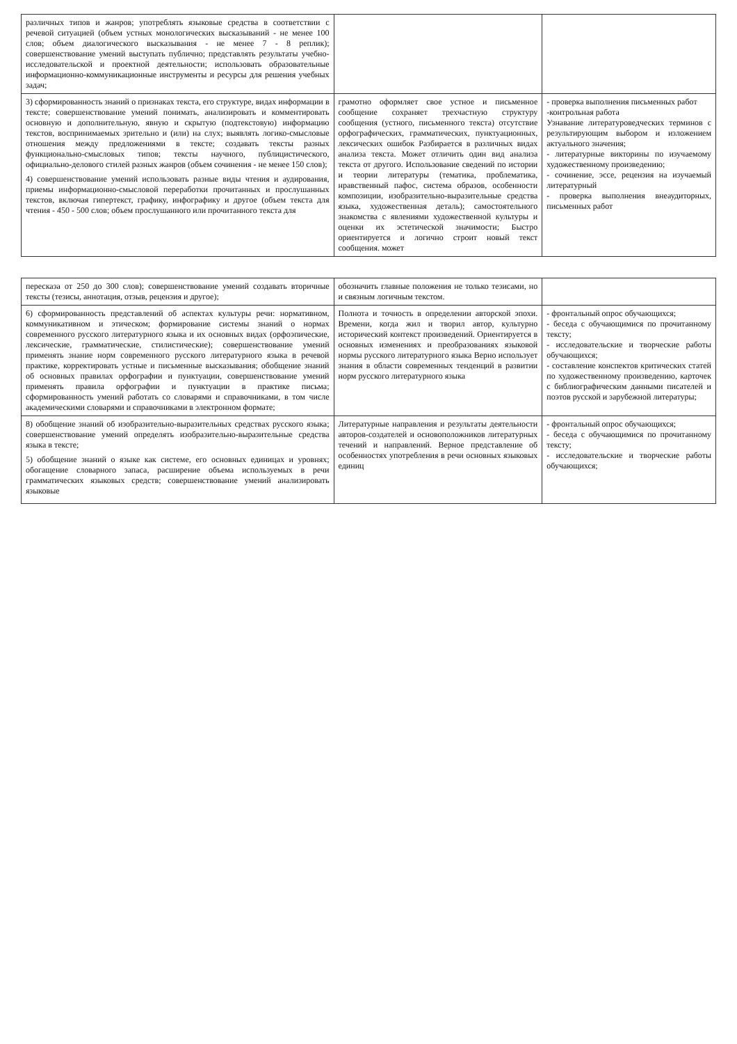| различных типов и жанров; употреблять языковые средства в соответствии с речевой ситуацией (объем устных монологических высказываний - не менее 100 слов; объем диалогического высказывания - не менее 7 - 8 реплик); совершенствование умений выступать публично; представлять результаты учебно-исследовательской и проектной деятельности; использовать образовательные информационно-коммуникационные инструменты и ресурсы для решения учебных задач; | | |
| 3) сформированность знаний о признаках текста, его структуре, видах информации в тексте; совершенствование умений понимать, анализировать и комментировать основную и дополнительную, явную и скрытую (подтекстовую) информацию текстов, воспринимаемых зрительно и (или) на слух; выявлять логико-смысловые отношения между предложениями в тексте; создавать тексты разных функционально-смысловых типов; тексты научного, публицистического, официально-делового стилей разных жанров (объем сочинения - не менее 150 слов); 4) совершенствование умений использовать разные виды чтения и аудирования, приемы информационно-смысловой переработки прочитанных и прослушанных текстов, включая гипертекст, графику, инфографику и другое (объем текста для чтения - 450 - 500 слов; объем прослушанного или прочитанного текста для | грамотно оформляет свое устное и письменное сообщение сохраняет трехчастную структуру сообщения (устного, письменного текста) отсутствие орфографических, грамматических, пунктуационных, лексических ошибок Разбирается в различных видах анализа текста. Может отличить один вид анализа текста от другого. Использование сведений по истории и теории литературы (тематика, проблематика, нравственный пафос, система образов, особенности композиции, изобразительно-выразительные средства языка, художественная деталь); самостоятельного знакомства с явлениями художественной культуры и оценки их эстетической значимости; Быстро ориентируется и логично строит новый текст сообщения. может | - проверка выполнения письменных работ -контрольная работа Узнавание литературоведческих терминов с результирующим выбором и изложением актуального значения; - литературные викторины по изучаемому художественному произведению; - сочинение, эссе, рецензия на изучаемый литературный - проверка выполнения внеаудиторных, письменных работ |
| пересказа от 250 до 300 слов); совершенствование умений создавать вторичные тексты (тезисы, аннотация, отзыв, рецензия и другое); | обозначить главные положения не только тезисами, но и связным логичным текстом. | |
| 6) сформированность представлений об аспектах культуры речи: нормативном, коммуникативном и этическом; формирование системы знаний о нормах современного русского литературного языка и их основных видах (орфоэпические, лексические, грамматические, стилистические); совершенствование умений применять знание норм современного русского литературного языка в речевой практике, корректировать устные и письменные высказывания; обобщение знаний об основных правилах орфографии и пунктуации, совершенствование умений применять правила орфографии и пунктуации в практике письма; сформированность умений работать со словарями и справочниками, в том числе академическими словарями и справочниками в электронном формате; | Полнота и точность в определении авторской эпохи. Времени, когда жил и творил автор, культурно исторический контекст произведений. Ориентируется в основных изменениях и преобразованиях языковой нормы русского литературного языка Верно использует знания в области современных тенденций в развитии норм русского литературного языка | - фронтальный опрос обучающихся; - беседа с обучающимися по прочитанному тексту; - исследовательские и творческие работы обучающихся; - составление конспектов критических статей по художественному произведению, карточек с библиографическим данными писателей и поэтов русской и зарубежной литературы; |
| 8) обобщение знаний об изобразительно-выразительных средствах русского языка; совершенствование умений определять изобразительно-выразительные средства языка в тексте; 5) обобщение знаний о языке как системе, его основных единицах и уровнях; обогащение словарного запаса, расширение объема используемых в речи грамматических языковых средств; совершенствование умений анализировать языковые | Литературные направления и результаты деятельности авторов-создателей и основоположников литературных течений и направлений. Верное представление об особенностях употребления в речи основных языковых единиц | - фронтальный опрос обучающихся; - беседа с обучающимися по прочитанному тексту; - исследовательские и творческие работы обучающихся; |